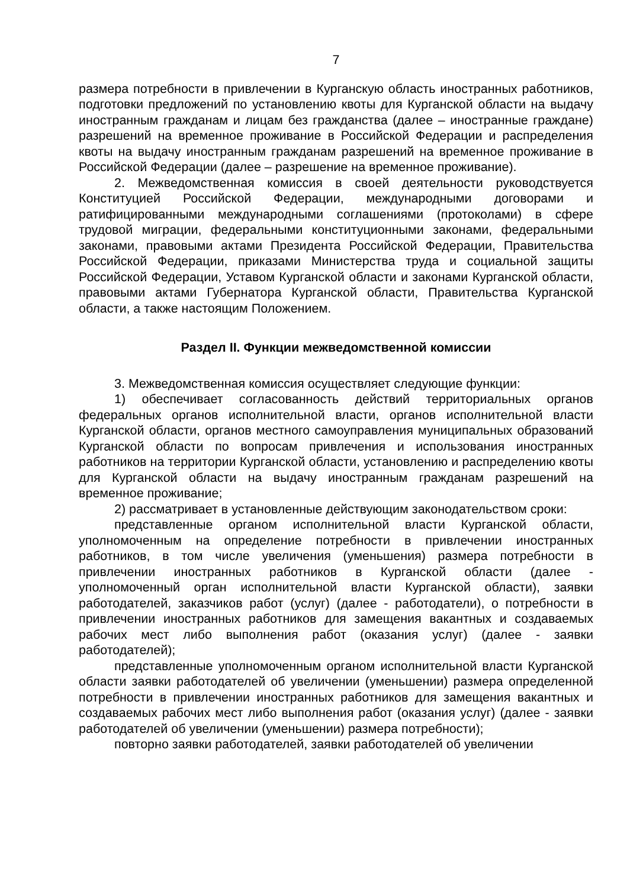7
размера потребности в привлечении в Курганскую область иностранных работников, подготовки предложений по установлению квоты для Курганской области на выдачу иностранным гражданам и лицам без гражданства (далее – иностранные граждане) разрешений на временное проживание в Российской Федерации и распределения квоты на выдачу иностранным гражданам разрешений на временное проживание в Российской Федерации (далее – разрешение на временное проживание).
2. Межведомственная комиссия в своей деятельности руководствуется Конституцией Российской Федерации, международными договорами и ратифицированными международными соглашениями (протоколами) в сфере трудовой миграции, федеральными конституционными законами, федеральными законами, правовыми актами Президента Российской Федерации, Правительства Российской Федерации, приказами Министерства труда и социальной защиты Российской Федерации, Уставом Курганской области и законами Курганской области, правовыми актами Губернатора Курганской области, Правительства Курганской области, а также настоящим Положением.
Раздел II. Функции межведомственной комиссии
3. Межведомственная комиссия осуществляет следующие функции:
1) обеспечивает согласованность действий территориальных органов федеральных органов исполнительной власти, органов исполнительной власти Курганской области, органов местного самоуправления муниципальных образований Курганской области по вопросам привлечения и использования иностранных работников на территории Курганской области, установлению и распределению квоты для Курганской области на выдачу иностранным гражданам разрешений на временное проживание;
2) рассматривает в установленные действующим законодательством сроки:
представленные органом исполнительной власти Курганской области, уполномоченным на определение потребности в привлечении иностранных работников, в том числе увеличения (уменьшения) размера потребности в привлечении иностранных работников в Курганской области (далее - уполномоченный орган исполнительной власти Курганской области), заявки работодателей, заказчиков работ (услуг) (далее - работодатели), о потребности в привлечении иностранных работников для замещения вакантных и создаваемых рабочих мест либо выполнения работ (оказания услуг) (далее - заявки работодателей);
представленные уполномоченным органом исполнительной власти Курганской области заявки работодателей об увеличении (уменьшении) размера определенной потребности в привлечении иностранных работников для замещения вакантных и создаваемых рабочих мест либо выполнения работ (оказания услуг) (далее - заявки работодателей об увеличении (уменьшении) размера потребности);
повторно заявки работодателей, заявки работодателей об увеличении